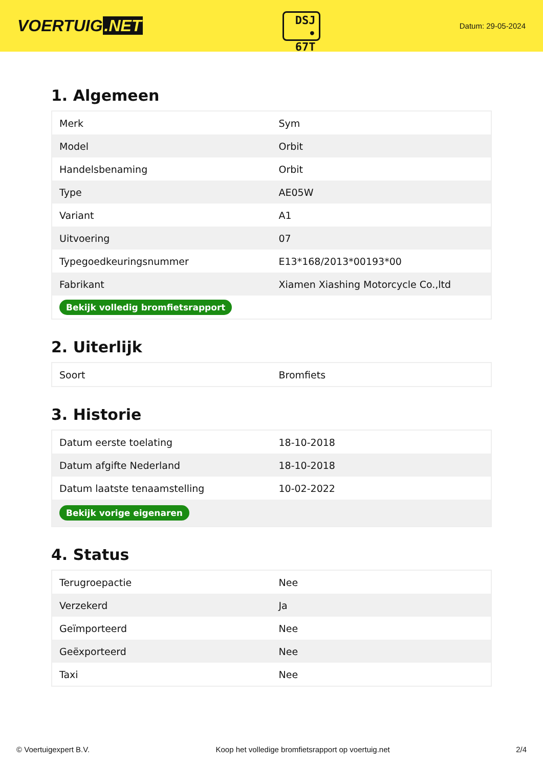VOERTUIG.NET
DSJ
• 67T
Datum: 29-05-2024
1. Algemeen
| Merk | Sym |
| Model | Orbit |
| Handelsbenaming | Orbit |
| Type | AE05W |
| Variant | A1 |
| Uitvoering | 07 |
| Typegoedkeuringsnummer | E13*168/2013*00193*00 |
| Fabrikant | Xiamen Xiashing Motorcycle Co.,ltd |
| Bekijk volledig bromfietsrapport | |
2. Uiterlijk
| Soort | Bromfiets |
3. Historie
| Datum eerste toelating | 18-10-2018 |
| Datum afgifte Nederland | 18-10-2018 |
| Datum laatste tenaamstelling | 10-02-2022 |
| Bekijk vorige eigenaren | |
4. Status
| Terugroepactie | Nee |
| Verzekerd | Ja |
| Geïmporteerd | Nee |
| Geëxporteerd | Nee |
| Taxi | Nee |
© Voertuigexpert B.V. Koop het volledige bromfietsrapport op voertuig.net 2/4